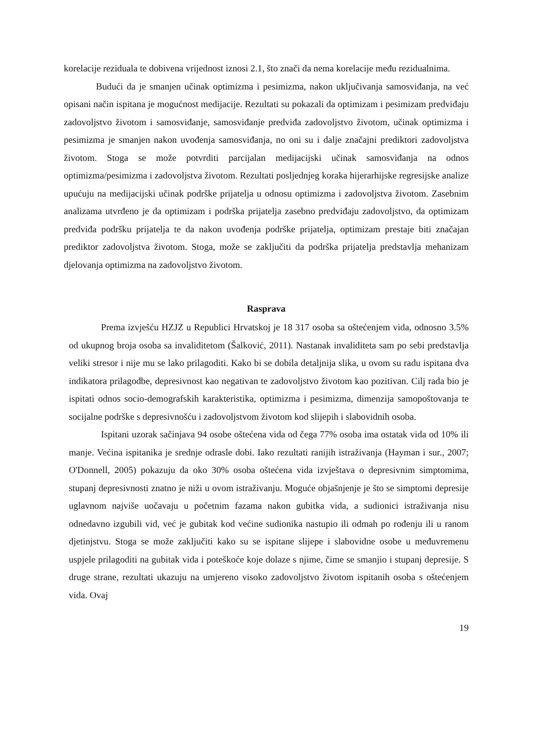korelacije reziduala te dobivena vrijednost iznosi 2.1, što znači da nema korelacije među rezidualnima.
Budući da je smanjen učinak optimizma i pesimizma, nakon uključivanja samosviđanja, na već opisani način ispitana je mogućnost medijacije. Rezultati su pokazali da optimizam i pesimizam predviđaju zadovoljstvo životom i samosviđanje, samosviđanje predviđa zadovoljstvo životom, učinak optimizma i pesimizma je smanjen nakon uvođenja samosviđanja, no oni su i dalje značajni prediktori zadovoljstva životom. Stoga se može potvrditi parcijalan medijacijski učinak samosviđanja na odnos optimizma/pesimizma i zadovoljstva životom. Rezultati posljednjeg koraka hijerarhijske regresijske analize upućuju na medijacijski učinak podrške prijatelja u odnosu optimizma i zadovoljstva životom. Zasebnim analizama utvrđeno je da optimizam i podrška prijatelja zasebno predviđaju zadovoljstvo, da optimizam predviđa podršku prijatelja te da nakon uvođenja podrške prijatelja, optimizam prestaje biti značajan prediktor zadovoljstva životom. Stoga, može se zaključiti da podrška prijatelja predstavlja mehanizam djelovanja optimizma na zadovoljstvo životom.
Rasprava
Prema izvješću HZJZ u Republici Hrvatskoj je 18 317 osoba sa oštećenjem vida, odnosno 3.5% od ukupnog broja osoba sa invaliditetom (Šalković, 2011). Nastanak invaliditeta sam po sebi predstavlja veliki stresor i nije mu se lako prilagoditi. Kako bi se dobila detaljnija slika, u ovom su radu ispitana dva indikatora prilagodbe, depresivnost kao negativan te zadovoljstvo životom kao pozitivan. Cilj rada bio je ispitati odnos socio-demografskih karakteristika, optimizma i pesimizma, dimenzija samopoštovanja te socijalne podrške s depresivnošću i zadovoljstvom životom kod slijepih i slabovidnih osoba.
Ispitani uzorak sačinjava 94 osobe oštećena vida od čega 77% osoba ima ostatak vida od 10% ili manje. Većina ispitanika je srednje odrasle dobi. Iako rezultati ranijih istraživanja (Hayman i sur., 2007; O'Donnell, 2005) pokazuju da oko 30% osoba oštećena vida izvještava o depresivnim simptomima, stupanj depresivnosti znatno je niži u ovom istraživanju. Moguće objašnjenje je što se simptomi depresije uglavnom najviše uočavaju u početnim fazama nakon gubitka vida, a sudionici istraživanja nisu odnedavno izgubili vid, već je gubitak kod većine sudionika nastupio ili odmah po rođenju ili u ranom djetinjstvu. Stoga se može zaključiti kako su se ispitane slijepe i slabovidne osobe u međuvremenu uspjele prilagoditi na gubitak vida i poteškoće koje dolaze s njime, čime se smanjio i stupanj depresije. S druge strane, rezultati ukazuju na umjereno visoko zadovoljstvo životom ispitanih osoba s oštećenjem vida. Ovaj
19